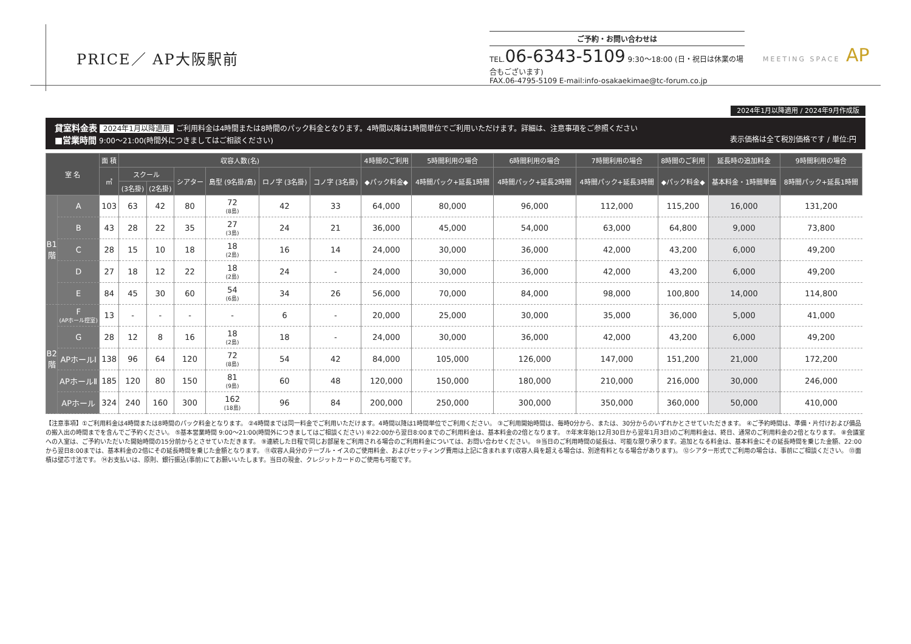PRICE／ AP大阪駅前
ご予約・お問い合わせは
TEL.06-6343-5109 9:30〜18:00 (日・祝日は休業の場合もございます)
FAX.06-4795-5109 E-mail:info-osakaekimae@tc-forum.co.jp
MEETING SPACE AP
2024年1月以降適用 / 2024年9月作成版
貸室料金表 2024年1月以降適用 ご利用料金は4時間または8時間のパック料金となります。4時間以降は1時間単位でご利用いただけます。詳細は、注意事項をご参照ください
■営業時間 9:00〜21:00(時間外につきましてはご相談ください) 表示価格は全て税別価格です / 単位:円
| 室 名 | | 面 積 | 収容人数(名) | | | | | | 4時間のご利用 | 5時間利用の場合 | 6時間利用の場合 | 7時間利用の場合 | 8時間のご利用 | 延長時の追加料金 | 9時間利用の場合 |
| --- | --- | --- | --- | --- | --- | --- | --- | --- | --- | --- | --- | --- | --- | --- | --- |
| | | ㎡ | スクール | | シアター | 島型 (9名掛/島) | ロノ字 (3名掛) | コノ字 (3名掛) | ◆パック料金◆ | 4時間パック+延長1時間 | 4時間パック+延長2時間 | 4時間パック+延長3時間 | ◆パック料金◆ | 基本料金・1時間単価 | 8時間パック+延長1時間 |
| | | | (3名掛) | (2名掛) | | | | | | | | | | | |
| B1 階 | A | 103 | 63 | 42 | 80 | 72 (8島) | 42 | 33 | 64,000 | 80,000 | 96,000 | 112,000 | 115,200 | 16,000 | 131,200 |
| | B | 43 | 28 | 22 | 35 | 27 (3島) | 24 | 21 | 36,000 | 45,000 | 54,000 | 63,000 | 64,800 | 9,000 | 73,800 |
| | C | 28 | 15 | 10 | 18 | 18 (2島) | 16 | 14 | 24,000 | 30,000 | 36,000 | 42,000 | 43,200 | 6,000 | 49,200 |
| | D | 27 | 18 | 12 | 22 | 18 (2島) | 24 | - | 24,000 | 30,000 | 36,000 | 42,000 | 43,200 | 6,000 | 49,200 |
| | E | 84 | 45 | 30 | 60 | 54 (6島) | 34 | 26 | 56,000 | 70,000 | 84,000 | 98,000 | 100,800 | 14,000 | 114,800 |
| B2 階 | F (APホール控室) | 13 | - | - | - | - | 6 | - | 20,000 | 25,000 | 30,000 | 35,000 | 36,000 | 5,000 | 41,000 |
| | G | 28 | 12 | 8 | 16 | 18 (2島) | 18 | - | 24,000 | 30,000 | 36,000 | 42,000 | 43,200 | 6,000 | 49,200 |
| | APホールⅠ | 138 | 96 | 64 | 120 | 72 (8島) | 54 | 42 | 84,000 | 105,000 | 126,000 | 147,000 | 151,200 | 21,000 | 172,200 |
| | APホールⅡ | 185 | 120 | 80 | 150 | 81 (9島) | 60 | 48 | 120,000 | 150,000 | 180,000 | 210,000 | 216,000 | 30,000 | 246,000 |
| | APホール | 324 | 240 | 160 | 300 | 162 (18島) | 96 | 84 | 200,000 | 250,000 | 300,000 | 350,000 | 360,000 | 50,000 | 410,000 |
【注意事項】①ご利用料金は4時間または8時間のパック料金となります。 ②4時間までは同一料金でご利用いただけます。4時間以降は1時間単位でご利用ください。 ③ご利用開始時間は、毎時0分から、または、30分からのいずれかとさせていただきます。 ④ご予約時間は、準備・片付けおよび備品の搬入出の時間までを含んでご予約ください。 ⑤基本営業時間 9:00〜21:00(時間外につきましてはご相談ください) ⑥22:00から翌日8:00までのご利用料金は、基本料金の2倍となります。 ⑦年末年始(12月30日から翌年1月3日)のご利用料金は、終日、通常のご利用料金の2倍となります。 ⑧会議室への入室は、ご予約いただいた開始時間の15分前からとさせていただきます。 ⑨連続した日程で同じお部屋をご利用される場合のご利用料金については、お問い合わせください。 ⑩当日のご利用時間の延長は、可能な限り承ります。追加となる料金は、基本料金にその延長時間を乗じた金額、22:00から翌日8:00までは、基本料金の2倍にその延長時間を乗じた金額となります。 ⑪収容人員分のテーブル・イスのご使用料金、およびセッティング費用は上記に含まれます(収容人員を超える場合は、別途有料となる場合があります)。 ⑫シアター形式でご利用の場合は、事前にご相談ください。 ⑬面積は壁芯寸法です。 ⑭お支払いは、原則、銀行振込(事前)にてお願いいたします。当日の現金、クレジットカードのご使用も可能です。